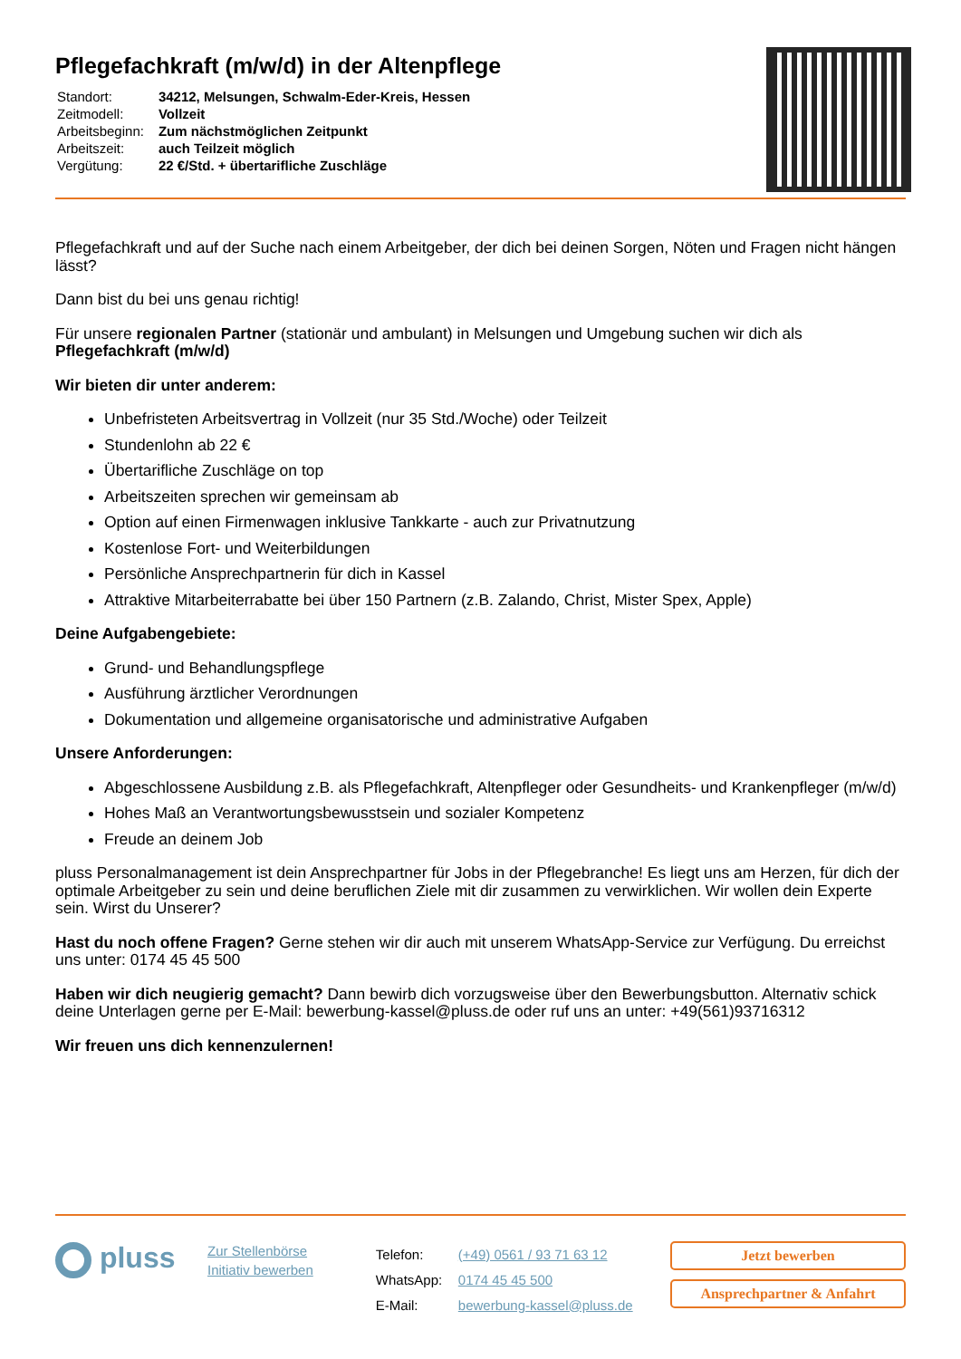Pflegefachkraft (m/w/d) in der Altenpflege
| Standort: | 34212, Melsungen, Schwalm-Eder-Kreis, Hessen |
| Zeitmodell: | Vollzeit |
| Arbeitsbeginn: | Zum nächstmöglichen Zeitpunkt |
| Arbeitszeit: | auch Teilzeit möglich |
| Vergütung: | 22 €/Std. + übertarifliche Zuschläge |
Pflegefachkraft und auf der Suche nach einem Arbeitgeber, der dich bei deinen Sorgen, Nöten und Fragen nicht hängen lässt?
Dann bist du bei uns genau richtig!
Für unsere regionalen Partner (stationär und ambulant) in Melsungen und Umgebung suchen wir dich als Pflegefachkraft (m/w/d)
Wir bieten dir unter anderem:
Unbefristeten Arbeitsvertrag in Vollzeit (nur 35 Std./Woche) oder Teilzeit
Stundenlohn ab 22 €
Übertarifliche Zuschläge on top
Arbeitszeiten sprechen wir gemeinsam ab
Option auf einen Firmenwagen inklusive Tankkarte - auch zur Privatnutzung
Kostenlose Fort- und Weiterbildungen
Persönliche Ansprechpartnerin für dich in Kassel
Attraktive Mitarbeiterrabatte bei über 150 Partnern (z.B. Zalando, Christ, Mister Spex, Apple)
Deine Aufgabengebiete:
Grund- und Behandlungspflege
Ausführung ärztlicher Verordnungen
Dokumentation und allgemeine organisatorische und administrative Aufgaben
Unsere Anforderungen:
Abgeschlossene Ausbildung z.B. als Pflegefachkraft, Altenpfleger oder Gesundheits- und Krankenpfleger (m/w/d)
Hohes Maß an Verantwortungsbewusstsein und sozialer Kompetenz
Freude an deinem Job
pluss Personalmanagement ist dein Ansprechpartner für Jobs in der Pflegebranche! Es liegt uns am Herzen, für dich der optimale Arbeitgeber zu sein und deine beruflichen Ziele mit dir zusammen zu verwirklichen. Wir wollen dein Experte sein. Wirst du Unserer?
Hast du noch offene Fragen? Gerne stehen wir dir auch mit unserem WhatsApp-Service zur Verfügung. Du erreichst uns unter: 0174 45 45 500
Haben wir dich neugierig gemacht? Dann bewirb dich vorzugsweise über den Bewerbungsbutton. Alternativ schick deine Unterlagen gerne per E-Mail: bewerbung-kassel@pluss.de oder ruf uns an unter: +49(561)93716312
Wir freuen uns dich kennenzulernen!
pluss
Zur Stellenbörse
Initiativ bewerben
| Telefon: | (+49) 0561 / 93 71 63 12 |
| WhatsApp: | 0174 45 45 500 |
| E-Mail: | bewerbung-kassel@pluss.de |
Jetzt bewerben
Ansprechpartner & Anfahrt